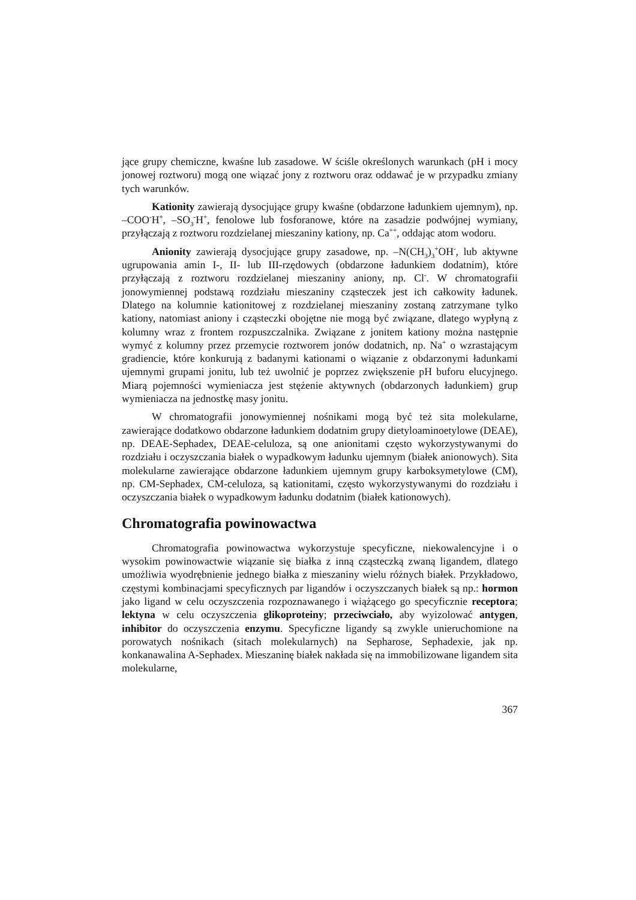jące grupy chemiczne, kwaśne lub zasadowe. W ściśle określonych warunkach (pH i mocy jonowej roztworu) mogą one wiązać jony z roztworu oraz oddawać je w przypadku zmiany tych warunków.
Kationity zawierają dysocjujące grupy kwaśne (obdarzone ładunkiem ujemnym), np. –COO<sup>-</sup>H<sup>+</sup>, –SO<sub>3</sub><sup>-</sup>H<sup>+</sup>, fenolowe lub fosforanowe, które na zasadzie podwójnej wymiany, przyłączają z roztworu rozdzielanej mieszaniny kationy, np. Ca<sup>++</sup>, oddając atom wodoru.
Anionity zawierają dysocjujące grupy zasadowe, np. –N(CH<sub>3</sub>)<sub>3</sub><sup>+</sup>OH<sup>-</sup>, lub aktywne ugrupowania amin I-, II- lub III-rzędowych (obdarzone ładunkiem dodatnim), które przyłączają z roztworu rozdzielanej mieszaniny aniony, np. Cl<sup>-</sup>. W chromatografii jonowymiennej podstawą rozdziału mieszaniny cząsteczek jest ich całkowity ładunek. Dlatego na kolumnie kationitowej z rozdzielanej mieszaniny zostaną zatrzymane tylko kationy, natomiast aniony i cząsteczki obojętne nie mogą być związane, dlatego wypłyną z kolumny wraz z frontem rozpuszczalnika. Związane z jonitem kationy można następnie wymyć z kolumny przez przemycie roztworem jonów dodatnich, np. Na<sup>+</sup> o wzrastającym gradiencie, które konkurują z badanymi kationami o wiązanie z obdarzonymi ładunkami ujemnymi grupami jonitu, lub też uwolnić je poprzez zwiększenie pH buforu elucyjnego. Miarą pojemności wymieniacza jest stężenie aktywnych (obdarzonych ładunkiem) grup wymieniacza na jednostkę masy jonitu.
W chromatografii jonowymiennej nośnikami mogą być też sita molekularne, zawierające dodatkowo obdarzone ładunkiem dodatnim grupy dietyloaminoetylowe (DEAE), np. DEAE-Sephadex, DEAE-celuloza, są one anionitami często wykorzystywanymi do rozdziału i oczyszczania białek o wypadkowym ładunku ujemnym (białek anionowych). Sita molekularne zawierające obdarzone ładunkiem ujemnym grupy karboksymetylowe (CM), np. CM-Sephadex, CM-celuloza, są kationitami, często wykorzystywanymi do rozdziału i oczyszczania białek o wypadkowym ładunku dodatnim (białek kationowych).
Chromatografia powinowactwa
Chromatografia powinowactwa wykorzystuje specyficzne, niekowalencyjne i o wysokim powinowactwie wiązanie się białka z inną cząsteczką zwaną ligandem, dlatego umożliwia wyodrębnienie jednego białka z mieszaniny wielu różnych białek. Przykładowo, częstymi kombinacjami specyficznych par ligandów i oczyszczanych białek są np.: hormon jako ligand w celu oczyszczenia rozpoznawanego i wiążącego go specyficznie receptora; lektyna w celu oczyszczenia glikoproteiny; przeciwciało, aby wyizolować antygen, inhibitor do oczyszczenia enzymu. Specyficzne ligandy są zwykle unieruchomione na porowatych nośnikach (sitach molekularnych) na Sepharose, Sephadexie, jak np. konkanawalina A-Sephadex. Mieszaninę białek nakłada się na immobilizowane ligandem sita molekularne,
367